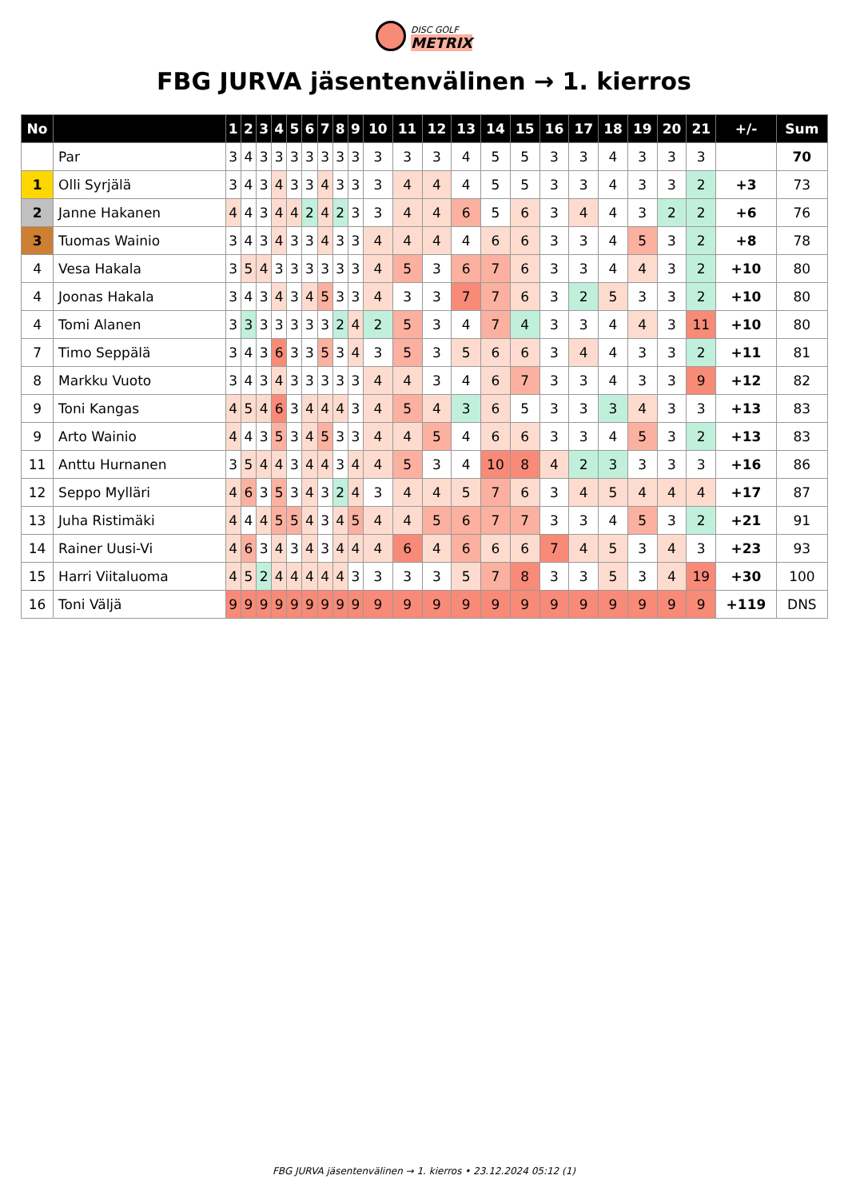DISC GOLF
METRIX
FBG JURVA jäsentenvälinen → 1. kierros
| No | | 1 | 2 | 3 | 4 | 5 | 6 | 7 | 8 | 9 | 10 | 11 | 12 | 13 | 14 | 15 | 16 | 17 | 18 | 19 | 20 | 21 | +/- | Sum |
| --- | --- | --- | --- | --- | --- | --- | --- | --- | --- | --- | --- | --- | --- | --- | --- | --- | --- | --- | --- | --- | --- | --- | --- | --- |
| | Par | 3 | 4 | 3 | 3 | 3 | 3 | 3 | 3 | 3 | 3 | 3 | 3 | 4 | 5 | 5 | 3 | 3 | 4 | 3 | 3 | 3 | | 70 |
| 1 | Olli Syrjälä | 3 | 4 | 3 | 4 | 3 | 3 | 4 | 3 | 3 | 3 | 4 | 4 | 4 | 5 | 5 | 3 | 3 | 4 | 3 | 3 | 2 | +3 | 73 |
| 2 | Janne Hakanen | 4 | 4 | 3 | 4 | 4 | 2 | 4 | 2 | 3 | 3 | 4 | 4 | 6 | 5 | 6 | 3 | 4 | 4 | 3 | 2 | 2 | +6 | 76 |
| 3 | Tuomas Wainio | 3 | 4 | 3 | 4 | 3 | 3 | 4 | 3 | 3 | 4 | 4 | 4 | 4 | 6 | 6 | 3 | 3 | 4 | 5 | 3 | 2 | +8 | 78 |
| 4 | Vesa Hakala | 3 | 5 | 4 | 3 | 3 | 3 | 3 | 3 | 3 | 4 | 5 | 3 | 6 | 7 | 6 | 3 | 3 | 4 | 4 | 3 | 2 | +10 | 80 |
| 4 | Joonas Hakala | 3 | 4 | 3 | 4 | 3 | 4 | 5 | 3 | 3 | 4 | 3 | 3 | 7 | 7 | 6 | 3 | 2 | 5 | 3 | 3 | 2 | +10 | 80 |
| 4 | Tomi Alanen | 3 | 3 | 3 | 3 | 3 | 3 | 3 | 2 | 4 | 2 | 5 | 3 | 4 | 7 | 4 | 3 | 3 | 4 | 4 | 3 | 11 | +10 | 80 |
| 7 | Timo Seppälä | 3 | 4 | 3 | 6 | 3 | 3 | 5 | 3 | 4 | 3 | 5 | 3 | 5 | 6 | 6 | 3 | 4 | 4 | 3 | 3 | 2 | +11 | 81 |
| 8 | Markku Vuoto | 3 | 4 | 3 | 4 | 3 | 3 | 3 | 3 | 3 | 4 | 4 | 3 | 4 | 6 | 7 | 3 | 3 | 4 | 3 | 3 | 9 | +12 | 82 |
| 9 | Toni Kangas | 4 | 5 | 4 | 6 | 3 | 4 | 4 | 4 | 3 | 4 | 5 | 4 | 3 | 6 | 5 | 3 | 3 | 3 | 4 | 3 | 3 | +13 | 83 |
| 9 | Arto Wainio | 4 | 4 | 3 | 5 | 3 | 4 | 5 | 3 | 3 | 4 | 4 | 5 | 4 | 6 | 6 | 3 | 3 | 4 | 5 | 3 | 2 | +13 | 83 |
| 11 | Anttu Hurnanen | 3 | 5 | 4 | 4 | 3 | 4 | 4 | 3 | 4 | 4 | 5 | 3 | 4 | 10 | 8 | 4 | 2 | 3 | 3 | 3 | 3 | +16 | 86 |
| 12 | Seppo Mylläri | 4 | 6 | 3 | 5 | 3 | 4 | 3 | 2 | 4 | 3 | 4 | 4 | 5 | 7 | 6 | 3 | 4 | 5 | 4 | 4 | 4 | +17 | 87 |
| 13 | Juha Ristimäki | 4 | 4 | 4 | 5 | 5 | 4 | 3 | 4 | 5 | 4 | 4 | 5 | 6 | 7 | 7 | 3 | 3 | 4 | 5 | 3 | 2 | +21 | 91 |
| 14 | Rainer Uusi-Vi | 4 | 6 | 3 | 4 | 3 | 4 | 3 | 4 | 4 | 4 | 6 | 4 | 6 | 6 | 6 | 7 | 4 | 5 | 3 | 4 | 3 | +23 | 93 |
| 15 | Harri Viitaluoma | 4 | 5 | 2 | 4 | 4 | 4 | 4 | 4 | 3 | 3 | 3 | 3 | 5 | 7 | 8 | 3 | 3 | 5 | 3 | 4 | 19 | +30 | 100 |
| 16 | Toni Väljä | 9 | 9 | 9 | 9 | 9 | 9 | 9 | 9 | 9 | 9 | 9 | 9 | 9 | 9 | 9 | 9 | 9 | 9 | 9 | 9 | 9 | +119 | DNS |
FBG JURVA jäsentenvälinen → 1. kierros • 23.12.2024 05:12 (1)